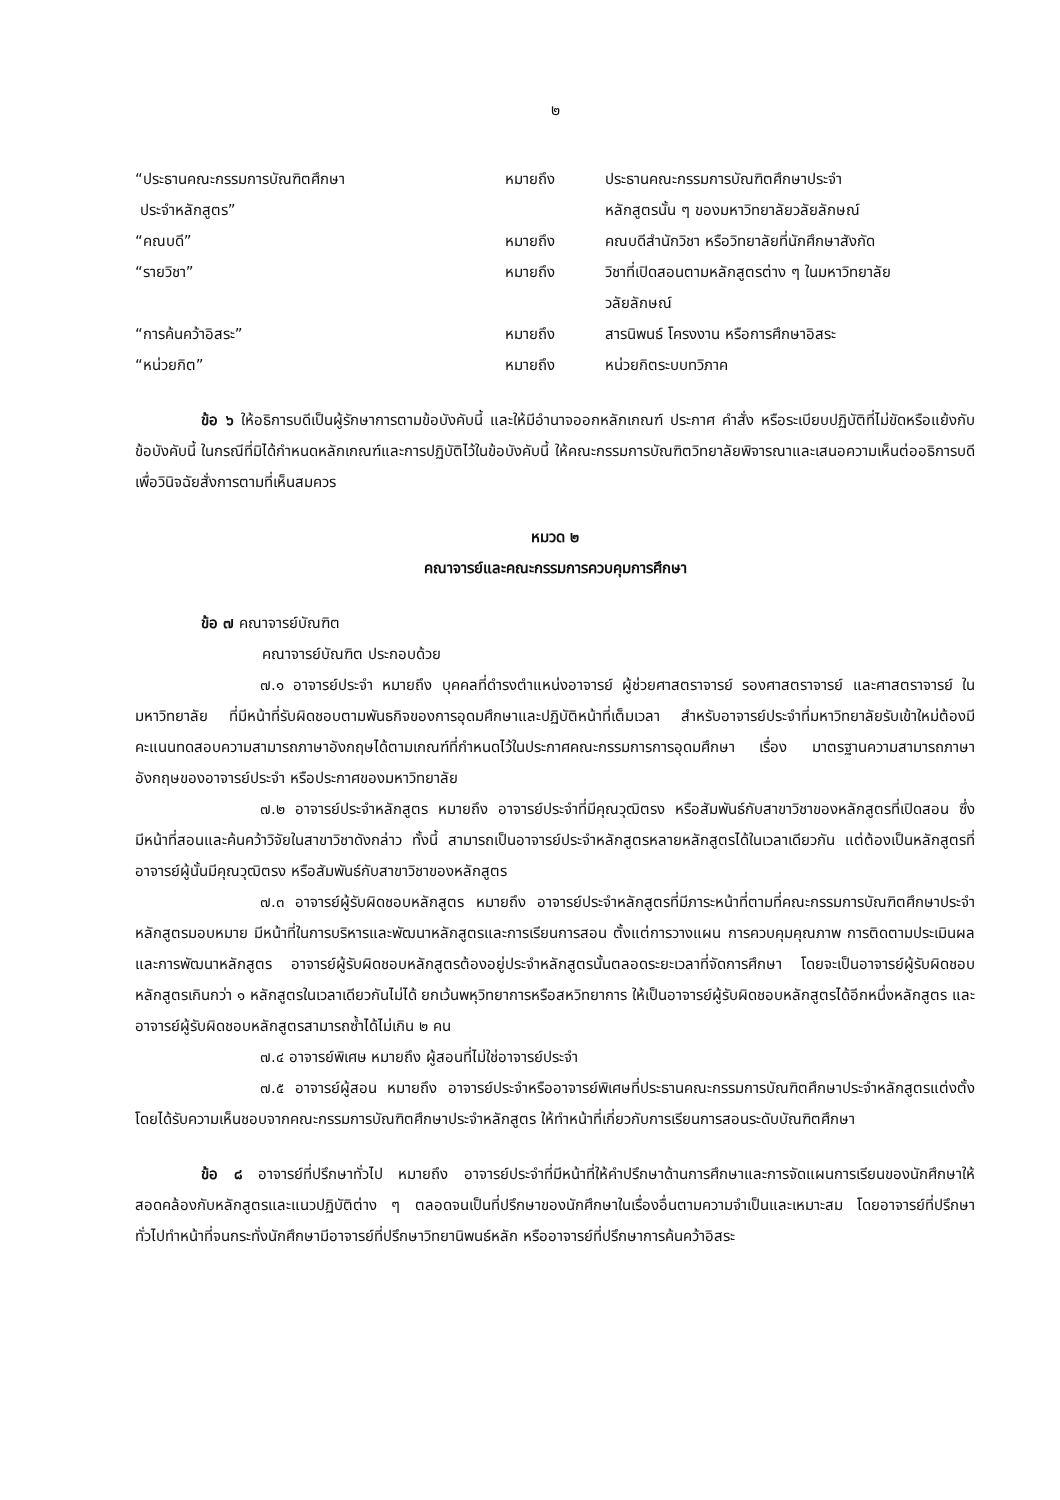๒
| “ประธานคณะกรรมการบัณฑิตศึกษา ประจำหลักสูตร” | หมายถึง | ประธานคณะกรรมการบัณฑิตศึกษาประจำ หลักสูตรนั้น ๆ ของมหาวิทยาลัยวลัยลักษณ์ |
| “คณบดี” | หมายถึง | คณบดีสำนักวิชา หรือวิทยาลัยที่นักศึกษาสังกัด |
| “รายวิชา” | หมายถึง | วิชาที่เปิดสอนตามหลักสูตรต่าง ๆ ในมหาวิทยาลัย วลัยลักษณ์ |
| “การค้นคว้าอิสระ” | หมายถึง | สารนิพนธ์ โครงงาน หรือการศึกษาอิสระ |
| “หน่วยกิต” | หมายถึง | หน่วยกิตระบบทวิภาค |
ข้อ ๖ ให้อธิการบดีเป็นผู้รักษาการตามข้อบังคับนี้ และให้มีอำนาจออกหลักเกณฑ์ ประกาศ คำสั่ง หรือระเบียบปฏิบัติที่ไม่ขัดหรือแย้งกับข้อบังคับนี้ ในกรณีที่มิได้กำหนดหลักเกณฑ์และการปฏิบัติไว้ในข้อบังคับนี้ ให้คณะกรรมการบัณฑิตวิทยาลัยพิจารณาและเสนอความเห็นต่ออธิการบดีเพื่อวินิจฉัยสั่งการตามที่เห็นสมควร
หมวด ๒
คณาจารย์และคณะกรรมการควบคุมการศึกษา
ข้อ ๗ คณาจารย์บัณฑิต
คณาจารย์บัณฑิต ประกอบด้วย
๗.๑ อาจารย์ประจำ หมายถึง บุคคลที่ดำรงตำแหน่งอาจารย์ ผู้ช่วยศาสตราจารย์ รองศาสตราจารย์ และศาสตราจารย์ ในมหาวิทยาลัย ที่มีหน้าที่รับผิดชอบตามพันธกิจของการอุดมศึกษาและปฏิบัติหน้าที่เต็มเวลา สำหรับอาจารย์ประจำที่มหาวิทยาลัยรับเข้าใหม่ต้องมีคะแนนทดสอบความสามารถภาษาอังกฤษได้ตามเกณฑ์ที่กำหนดไว้ในประกาศคณะกรรมการการอุดมศึกษา เรื่อง มาตรฐานความสามารถภาษาอังกฤษของอาจารย์ประจำ หรือประกาศของมหาวิทยาลัย
๗.๒ อาจารย์ประจำหลักสูตร หมายถึง อาจารย์ประจำที่มีคุณวุฒิตรง หรือสัมพันธ์กับสาขาวิชาของหลักสูตรที่เปิดสอน ซึ่งมีหน้าที่สอนและค้นคว้าวิจัยในสาขาวิชาดังกล่าว ทั้งนี้ สามารถเป็นอาจารย์ประจำหลักสูตรหลายหลักสูตรได้ในเวลาเดียวกัน แต่ต้องเป็นหลักสูตรที่อาจารย์ผู้นั้นมีคุณวุฒิตรง หรือสัมพันธ์กับสาขาวิชาของหลักสูตร
๗.๓ อาจารย์ผู้รับผิดชอบหลักสูตร หมายถึง อาจารย์ประจำหลักสูตรที่มีภาระหน้าที่ตามที่คณะกรรมการบัณฑิตศึกษาประจำหลักสูตรมอบหมาย มีหน้าที่ในการบริหารและพัฒนาหลักสูตรและการเรียนการสอน ตั้งแต่การวางแผน การควบคุมคุณภาพ การติดตามประเมินผล และการพัฒนาหลักสูตร อาจารย์ผู้รับผิดชอบหลักสูตรต้องอยู่ประจำหลักสูตรนั้นตลอดระยะเวลาที่จัดการศึกษา โดยจะเป็นอาจารย์ผู้รับผิดชอบหลักสูตรเกินกว่า ๑ หลักสูตรในเวลาเดียวกันไม่ได้ ยกเว้นพหุวิทยาการหรือสหวิทยาการ ให้เป็นอาจารย์ผู้รับผิดชอบหลักสูตรได้อีกหนึ่งหลักสูตร และอาจารย์ผู้รับผิดชอบหลักสูตรสามารถซ้ำได้ไม่เกิน ๒ คน
๗.๔ อาจารย์พิเศษ หมายถึง ผู้สอนที่ไม่ใช่อาจารย์ประจำ
๗.๕ อาจารย์ผู้สอน หมายถึง อาจารย์ประจำหรืออาจารย์พิเศษที่ประธานคณะกรรมการบัณฑิตศึกษาประจำหลักสูตรแต่งตั้งโดยได้รับความเห็นชอบจากคณะกรรมการบัณฑิตศึกษาประจำหลักสูตร ให้ทำหน้าที่เกี่ยวกับการเรียนการสอนระดับบัณฑิตศึกษา
ข้อ ๘ อาจารย์ที่ปรึกษาทั่วไป หมายถึง อาจารย์ประจำที่มีหน้าที่ให้คำปรึกษาด้านการศึกษาและการจัดแผนการเรียนของนักศึกษาให้สอดคล้องกับหลักสูตรและแนวปฏิบัติต่าง ๆ ตลอดจนเป็นที่ปรึกษาของนักศึกษาในเรื่องอื่นตามความจำเป็นและเหมาะสม โดยอาจารย์ที่ปรึกษาทั่วไปทำหน้าที่จนกระทั่งนักศึกษามีอาจารย์ที่ปรึกษาวิทยานิพนธ์หลัก หรืออาจารย์ที่ปรึกษาการค้นคว้าอิสระ